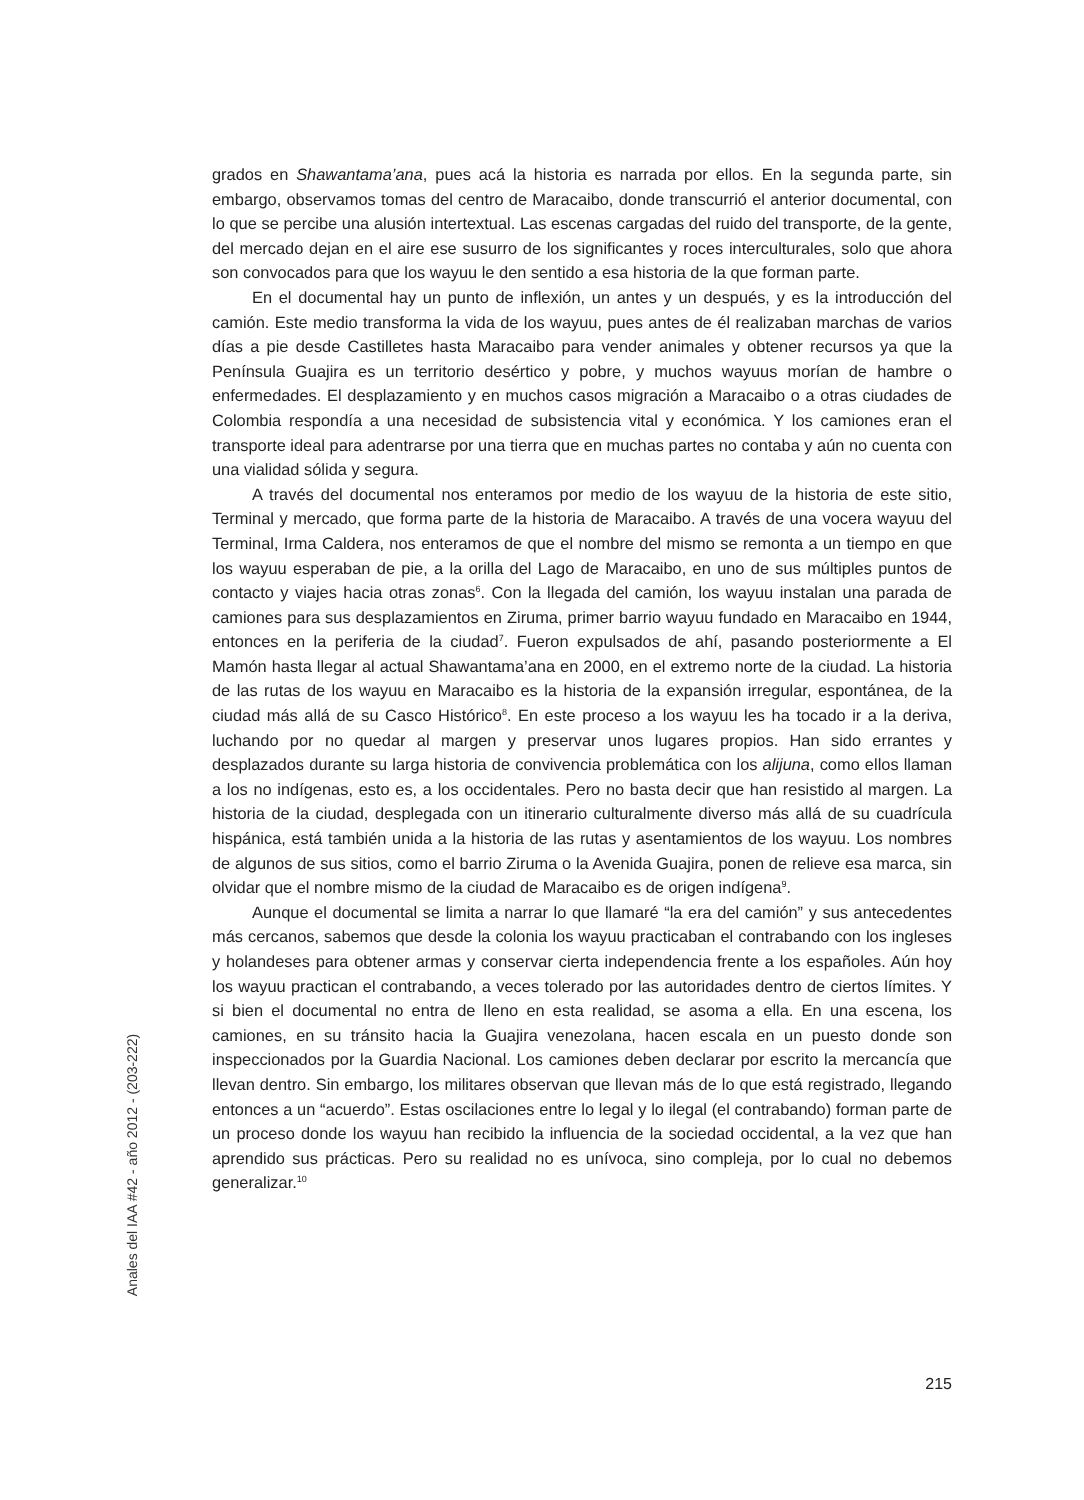grados en Shawantama’ana, pues acá la historia es narrada por ellos. En la segunda parte, sin embargo, observamos tomas del centro de Maracaibo, donde transcurrió el anterior documental, con lo que se percibe una alusión intertextual. Las escenas cargadas del ruido del transporte, de la gente, del mercado dejan en el aire ese susurro de los significantes y roces interculturales, solo que ahora son convocados para que los wayuu le den sentido a esa historia de la que forman parte.
En el documental hay un punto de inflexión, un antes y un después, y es la introducción del camión. Este medio transforma la vida de los wayuu, pues antes de él realizaban marchas de varios días a pie desde Castilletes hasta Maracaibo para vender animales y obtener recursos ya que la Península Guajira es un territorio desértico y pobre, y muchos wayuus morían de hambre o enfermedades. El desplazamiento y en muchos casos migración a Maracaibo o a otras ciudades de Colombia respondía a una necesidad de subsistencia vital y económica. Y los camiones eran el transporte ideal para adentrarse por una tierra que en muchas partes no contaba y aún no cuenta con una vialidad sólida y segura.
A través del documental nos enteramos por medio de los wayuu de la historia de este sitio, Terminal y mercado, que forma parte de la historia de Maracaibo. A través de una vocera wayuu del Terminal, Irma Caldera, nos enteramos de que el nombre del mismo se remonta a un tiempo en que los wayuu esperaban de pie, a la orilla del Lago de Maracaibo, en uno de sus múltiples puntos de contacto y viajes hacia otras zonas<sup>6</sup>. Con la llegada del camión, los wayuu instalan una parada de camiones para sus desplazamientos en Ziruma, primer barrio wayuu fundado en Maracaibo en 1944, entonces en la periferia de la ciudad<sup>7</sup>. Fueron expulsados de ahí, pasando posteriormente a El Mamón hasta llegar al actual Shawantama’ana en 2000, en el extremo norte de la ciudad. La historia de las rutas de los wayuu en Maracaibo es la historia de la expansión irregular, espontánea, de la ciudad más allá de su Casco Histórico<sup>8</sup>. En este proceso a los wayuu les ha tocado ir a la deriva, luchando por no quedar al margen y preservar unos lugares propios. Han sido errantes y desplazados durante su larga historia de convivencia problemática con los alijuna, como ellos llaman a los no indígenas, esto es, a los occidentales. Pero no basta decir que han resistido al margen. La historia de la ciudad, desplegada con un itinerario culturalmente diverso más allá de su cuadrícula hispánica, está también unida a la historia de las rutas y asentamientos de los wayuu. Los nombres de algunos de sus sitios, como el barrio Ziruma o la Avenida Guajira, ponen de relieve esa marca, sin olvidar que el nombre mismo de la ciudad de Maracaibo es de origen indígena<sup>9</sup>.
Aunque el documental se limita a narrar lo que llamaré “la era del camión” y sus antecedentes más cercanos, sabemos que desde la colonia los wayuu practicaban el contrabando con los ingleses y holandeses para obtener armas y conservar cierta independencia frente a los españoles. Aún hoy los wayuu practican el contrabando, a veces tolerado por las autoridades dentro de ciertos límites. Y si bien el documental no entra de lleno en esta realidad, se asoma a ella. En una escena, los camiones, en su tránsito hacia la Guajira venezolana, hacen escala en un puesto donde son inspeccionados por la Guardia Nacional. Los camiones deben declarar por escrito la mercancía que llevan dentro. Sin embargo, los militares observan que llevan más de lo que está registrado, llegando entonces a un “acuerdo”. Estas oscilaciones entre lo legal y lo ilegal (el contrabando) forman parte de un proceso donde los wayuu han recibido la influencia de la sociedad occidental, a la vez que han aprendido sus prácticas. Pero su realidad no es unívoca, sino compleja, por lo cual no debemos generalizar.<sup>10</sup>
Anales del IAA #42 - año 2012 - (203-222)
215